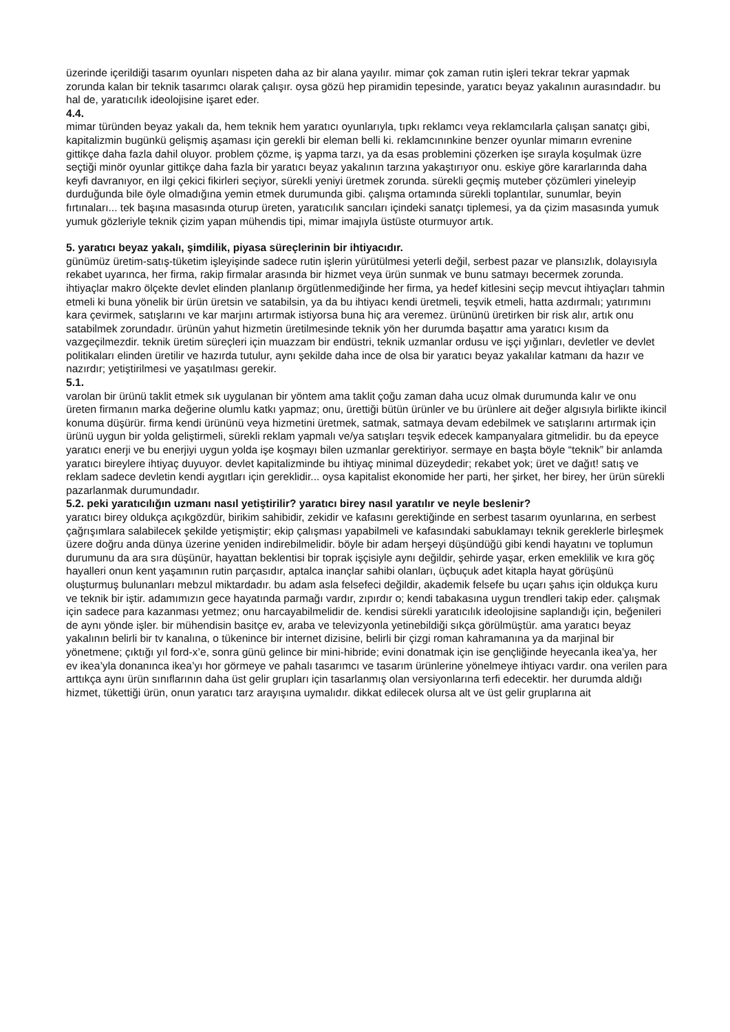üzerinde içerildiği tasarım oyunları nispeten daha az bir alana yayılır. mimar çok zaman rutin işleri tekrar tekrar yapmak zorunda kalan bir teknik tasarımcı olarak çalışır. oysa gözü hep piramidin tepesinde, yaratıcı beyaz yakalının aurasındadır. bu hal de, yaratıcılık ideolojisine işaret eder.
4.4.
mimar türünden beyaz yakalı da, hem teknik hem yaratıcı oyunlarıyla, tıpkı reklamcı veya reklamcılarla çalışan sanatçı gibi, kapitalizmin bugünkü gelişmiş aşaması için gerekli bir eleman belli ki. reklamcınınkine benzer oyunlar mimarın evrenine gittikçe daha fazla dahil oluyor. problem çözme, iş yapma tarzı, ya da esas problemini çözerken işe sırayla koşulmak üzre seçtiği minör oyunlar gittikçe daha fazla bir yaratıcı beyaz yakalının tarzına yakaştırıyor onu. eskiye göre kararlarında daha keyfi davranıyor, en ilgi çekici fikirleri seçiyor, sürekli yeniyi üretmek zorunda. sürekli geçmiş muteber çözümleri yineleyip durduğunda bile öyle olmadığına yemin etmek durumunda gibi. çalışma ortamında sürekli toplantılar, sunumlar, beyin fırtınaları... tek başına masasında oturup üreten, yaratıcılık sancıları içindeki sanatçı tiplemesi, ya da çizim masasında yumuk yumuk gözleriyle teknik çizim yapan mühendis tipi, mimar imajıyla üstüste oturmuyor artık.
5. yaratıcı beyaz yakalı, şimdilik, piyasa süreçlerinin bir ihtiyacıdır.
günümüz üretim-satış-tüketim işleyişinde sadece rutin işlerin yürütülmesi yeterli değil, serbest pazar ve plansızlık, dolayısıyla rekabet uyarınca, her firma, rakip firmalar arasında bir hizmet veya ürün sunmak ve bunu satmayı becermek zorunda. ihtiyaçlar makro ölçekte devlet elinden planlanıp örgütlenmediğinde her firma, ya hedef kitlesini seçip mevcut ihtiyaçları tahmin etmeli ki buna yönelik bir ürün üretsin ve satabilsin, ya da bu ihtiyacı kendi üretmeli, teşvik etmeli, hatta azdırmalı; yatırımını kara çevirmek, satışlarını ve kar marjını artırmak istiyorsa buna hiç ara veremez. ürününü üretirken bir risk alır, artık onu satabilmek zorundadır. ürünün yahut hizmetin üretilmesinde teknik yön her durumda başattır ama yaratıcı kısım da vazgeçilmezdir. teknik üretim süreçleri için muazzam bir endüstri, teknik uzmanlar ordusu ve işçi yığınları, devletler ve devlet politikaları elinden üretilir ve hazırda tutulur, aynı şekilde daha ince de olsa bir yaratıcı beyaz yakalılar katmanı da hazır ve nazırdır; yetiştirilmesi ve yaşatılması gerekir.
5.1.
varolan bir ürünü taklit etmek sık uygulanan bir yöntem ama taklit çoğu zaman daha ucuz olmak durumunda kalır ve onu üreten firmanın marka değerine olumlu katkı yapmaz; onu, ürettiği bütün ürünler ve bu ürünlere ait değer algısıyla birlikte ikincil konuma düşürür. firma kendi ürününü veya hizmetini üretmek, satmak, satmaya devam edebilmek ve satışlarını artırmak için ürünü uygun bir yolda geliştirmeli, sürekli reklam yapmalı ve/ya satışları teşvik edecek kampanyalara gitmelidir. bu da epeyce yaratıcı enerji ve bu enerjiyi uygun yolda işe koşmayı bilen uzmanlar gerektiriyor. sermaye en başta böyle “teknik” bir anlamda yaratıcı bireylere ihtiyaç duyuyor. devlet kapitalizminde bu ihtiyaç minimal düzeydedir; rekabet yok; üret ve dağıt! satış ve reklam sadece devletin kendi aygıtları için gereklidir... oysa kapitalist ekonomide her parti, her şirket, her birey, her ürün sürekli pazarlanmak durumundadır.
5.2. peki yaratıcılığın uzmanı nasıl yetiştirilir? yaratıcı birey nasıl yaratılır ve neyle beslenir?
yaratıcı birey oldukça açıkgözdür, birikim sahibidir, zekidir ve kafasını gerektiğinde en serbest tasarım oyunlarına, en serbest çağrışımlara salabilecek şekilde yetişmiştir; ekip çalışması yapabilmeli ve kafasındaki sabuklamayı teknik gereklerle birleşmek üzere doğru anda dünya üzerine yeniden indirebilmelidir. böyle bir adam herşeyi düşündüğü gibi kendi hayatını ve toplumun durumunu da ara sıra düşünür, hayattan beklentisi bir toprak işçisiyle aynı değildir, şehirde yaşar, erken emeklilik ve kıra göç hayalleri onun kent yaşamının rutin parçasıdır, aptalca inançlar sahibi olanları, üçbuçuk adet kitapla hayat görüşünü oluşturmuş bulunanları mebzul miktardadır. bu adam asla felsefeci değildir, akademik felsefe bu uçarı şahıs için oldukça kuru ve teknik bir iştir. adamımızın gece hayatında parmağı vardır, zıpırdır o; kendi tabakasına uygun trendleri takip eder. çalışmak için sadece para kazanması yetmez; onu harcayabilmelidir de. kendisi sürekli yaratıcılık ideolojisine saplandığı için, beğenileri de aynı yönde işler. bir mühendisin basitçe ev, araba ve televizyonla yetinebildiği sıkça görülmüştür. ama yaratıcı beyaz yakalının belirli bir tv kanalına, o tükenince bir internet dizisine, belirli bir çizgi roman kahramanına ya da marjinal bir yönetmene; çıktığı yıl ford-x’e, sonra günü gelince bir mini-hibride; evini donatmak için ise gençliğinde heyecanla ikea’ya, her ev ikea’yla donanınca ikea’yı hor görmeye ve pahalı tasarımcı ve tasarım ürünlerine yönelmeye ihtiyacı vardır. ona verilen para arttıkça aynı ürün sınıflarının daha üst gelir grupları için tasarlanmış olan versiyonlarına terfi edecektir. her durumda aldığı hizmet, tükettiği ürün, onun yaratıcı tarz arayışına uymalıdır. dikkat edilecek olursa alt ve üst gelir gruplarına ait